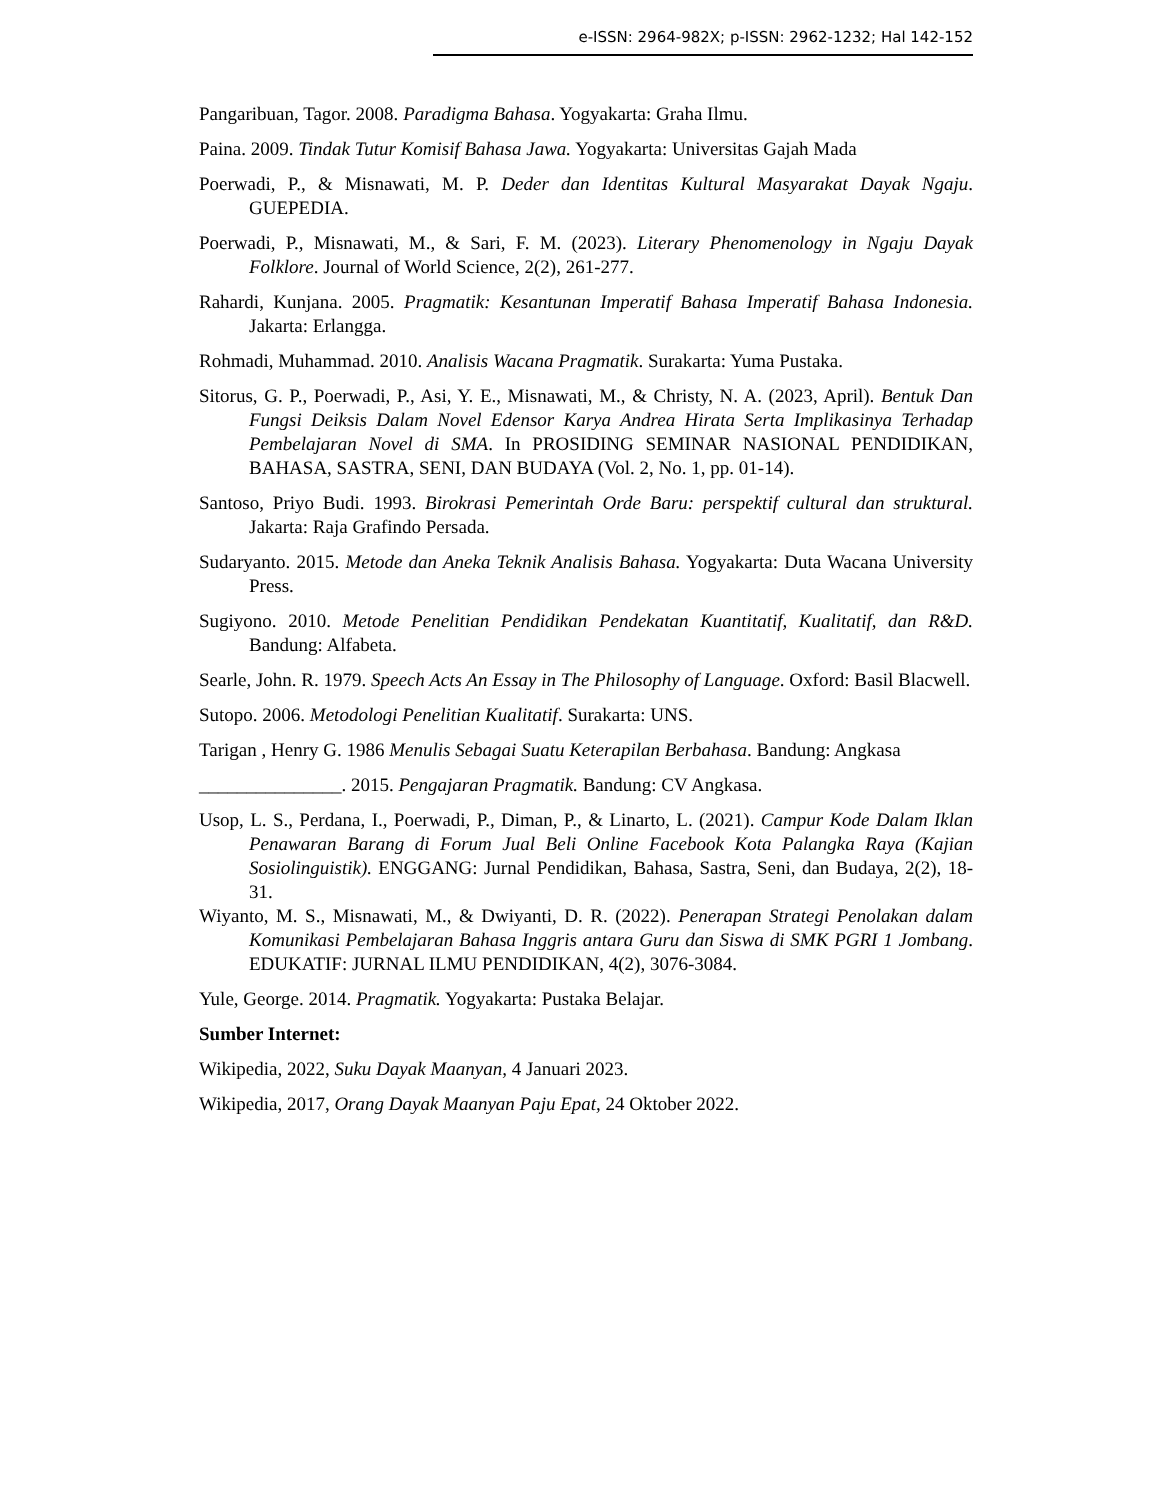e-ISSN: 2964-982X; p-ISSN: 2962-1232; Hal 142-152
Pangaribuan, Tagor. 2008. Paradigma Bahasa. Yogyakarta: Graha Ilmu.
Paina. 2009. Tindak Tutur Komisif Bahasa Jawa. Yogyakarta: Universitas Gajah Mada
Poerwadi, P., & Misnawati, M. P. Deder dan Identitas Kultural Masyarakat Dayak Ngaju. GUEPEDIA.
Poerwadi, P., Misnawati, M., & Sari, F. M. (2023). Literary Phenomenology in Ngaju Dayak Folklore. Journal of World Science, 2(2), 261-277.
Rahardi, Kunjana. 2005. Pragmatik: Kesantunan Imperatif Bahasa Imperatif Bahasa Indonesia. Jakarta: Erlangga.
Rohmadi, Muhammad. 2010. Analisis Wacana Pragmatik. Surakarta: Yuma Pustaka.
Sitorus, G. P., Poerwadi, P., Asi, Y. E., Misnawati, M., & Christy, N. A. (2023, April). Bentuk Dan Fungsi Deiksis Dalam Novel Edensor Karya Andrea Hirata Serta Implikasinya Terhadap Pembelajaran Novel di SMA. In PROSIDING SEMINAR NASIONAL PENDIDIKAN, BAHASA, SASTRA, SENI, DAN BUDAYA (Vol. 2, No. 1, pp. 01-14).
Santoso, Priyo Budi. 1993. Birokrasi Pemerintah Orde Baru: perspektif cultural dan struktural. Jakarta: Raja Grafindo Persada.
Sudaryanto. 2015. Metode dan Aneka Teknik Analisis Bahasa. Yogyakarta: Duta Wacana University Press.
Sugiyono. 2010. Metode Penelitian Pendidikan Pendekatan Kuantitatif, Kualitatif, dan R&D. Bandung: Alfabeta.
Searle, John. R. 1979. Speech Acts An Essay in The Philosophy of Language. Oxford: Basil Blacwell.
Sutopo. 2006. Metodologi Penelitian Kualitatif. Surakarta: UNS.
Tarigan , Henry G. 1986 Menulis Sebagai Suatu Keterapilan Berbahasa. Bandung: Angkasa
_______________. 2015. Pengajaran Pragmatik. Bandung: CV Angkasa.
Usop, L. S., Perdana, I., Poerwadi, P., Diman, P., & Linarto, L. (2021). Campur Kode Dalam Iklan Penawaran Barang di Forum Jual Beli Online Facebook Kota Palangka Raya (Kajian Sosiolinguistik). ENGGANG: Jurnal Pendidikan, Bahasa, Sastra, Seni, dan Budaya, 2(2), 18-31.
Wiyanto, M. S., Misnawati, M., & Dwiyanti, D. R. (2022). Penerapan Strategi Penolakan dalam Komunikasi Pembelajaran Bahasa Inggris antara Guru dan Siswa di SMK PGRI 1 Jombang. EDUKATIF: JURNAL ILMU PENDIDIKAN, 4(2), 3076-3084.
Yule, George. 2014. Pragmatik. Yogyakarta: Pustaka Belajar.
Sumber Internet:
Wikipedia, 2022, Suku Dayak Maanyan, 4 Januari 2023.
Wikipedia, 2017, Orang Dayak Maanyan Paju Epat, 24 Oktober 2022.